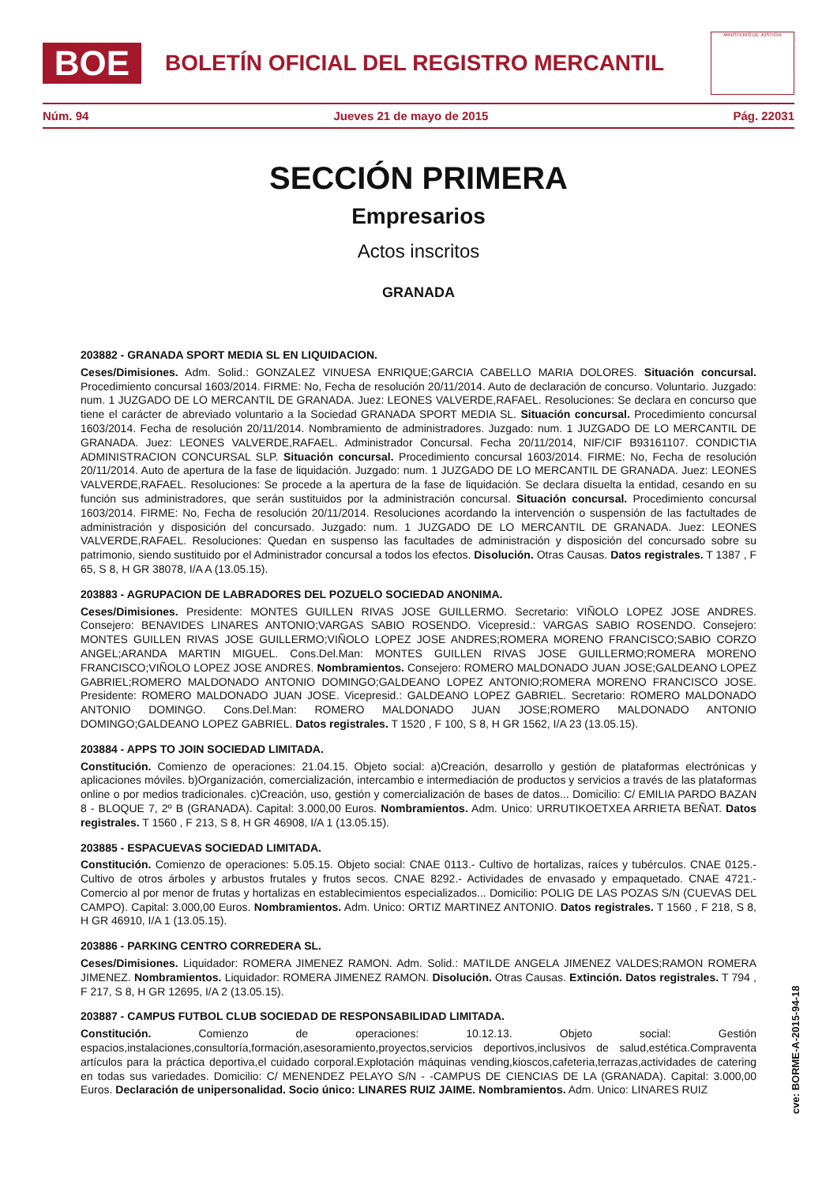BOE
BOLETÍN OFICIAL DEL REGISTRO MERCANTIL
MINISTERIO DE JUSTICIA
Núm. 94 Jueves 21 de mayo de 2015 Pág. 22031
SECCIÓN PRIMERA
Empresarios
Actos inscritos
GRANADA
203882 - GRANADA SPORT MEDIA SL EN LIQUIDACION.
Ceses/Dimisiones. Adm. Solid.: GONZALEZ VINUESA ENRIQUE;GARCIA CABELLO MARIA DOLORES. Situación concursal. Procedimiento concursal 1603/2014. FIRME: No, Fecha de resolución 20/11/2014. Auto de declaración de concurso. Voluntario. Juzgado: num. 1 JUZGADO DE LO MERCANTIL DE GRANADA. Juez: LEONES VALVERDE,RAFAEL. Resoluciones: Se declara en concurso que tiene el carácter de abreviado voluntario a la Sociedad GRANADA SPORT MEDIA SL. Situación concursal. Procedimiento concursal 1603/2014. Fecha de resolución 20/11/2014. Nombramiento de administradores. Juzgado: num. 1 JUZGADO DE LO MERCANTIL DE GRANADA. Juez: LEONES VALVERDE,RAFAEL. Administrador Concursal. Fecha 20/11/2014, NIF/CIF B93161107. CONDICTIA ADMINISTRACION CONCURSAL SLP. Situación concursal. Procedimiento concursal 1603/2014. FIRME: No, Fecha de resolución 20/11/2014. Auto de apertura de la fase de liquidación. Juzgado: num. 1 JUZGADO DE LO MERCANTIL DE GRANADA. Juez: LEONES VALVERDE,RAFAEL. Resoluciones: Se procede a la apertura de la fase de liquidación. Se declara disuelta la entidad, cesando en su función sus administradores, que serán sustituidos por la administración concursal. Situación concursal. Procedimiento concursal 1603/2014. FIRME: No, Fecha de resolución 20/11/2014. Resoluciones acordando la intervención o suspensión de las factultades de administración y disposición del concursado. Juzgado: num. 1 JUZGADO DE LO MERCANTIL DE GRANADA. Juez: LEONES VALVERDE,RAFAEL. Resoluciones: Quedan en suspenso las facultades de administración y disposición del concursado sobre su patrimonio, siendo sustituido por el Administrador concursal a todos los efectos. Disolución. Otras Causas. Datos registrales. T 1387 , F 65, S 8, H GR 38078, I/A A (13.05.15).
203883 - AGRUPACION DE LABRADORES DEL POZUELO SOCIEDAD ANONIMA.
Ceses/Dimisiones. Presidente: MONTES GUILLEN RIVAS JOSE GUILLERMO. Secretario: VIÑOLO LOPEZ JOSE ANDRES. Consejero: BENAVIDES LINARES ANTONIO;VARGAS SABIO ROSENDO. Vicepresid.: VARGAS SABIO ROSENDO. Consejero: MONTES GUILLEN RIVAS JOSE GUILLERMO;VIÑOLO LOPEZ JOSE ANDRES;ROMERA MORENO FRANCISCO;SABIO CORZO ANGEL;ARANDA MARTIN MIGUEL. Cons.Del.Man: MONTES GUILLEN RIVAS JOSE GUILLERMO;ROMERA MORENO FRANCISCO;VIÑOLO LOPEZ JOSE ANDRES. Nombramientos. Consejero: ROMERO MALDONADO JUAN JOSE;GALDEANO LOPEZ GABRIEL;ROMERO MALDONADO ANTONIO DOMINGO;GALDEANO LOPEZ ANTONIO;ROMERA MORENO FRANCISCO JOSE. Presidente: ROMERO MALDONADO JUAN JOSE. Vicepresid.: GALDEANO LOPEZ GABRIEL. Secretario: ROMERO MALDONADO ANTONIO DOMINGO. Cons.Del.Man: ROMERO MALDONADO JUAN JOSE;ROMERO MALDONADO ANTONIO DOMINGO;GALDEANO LOPEZ GABRIEL. Datos registrales. T 1520 , F 100, S 8, H GR 1562, I/A 23 (13.05.15).
203884 - APPS TO JOIN SOCIEDAD LIMITADA.
Constitución. Comienzo de operaciones: 21.04.15. Objeto social: a)Creación, desarrollo y gestión de plataformas electrónicas y aplicaciones móviles. b)Organización, comercialización, intercambio e intermediación de productos y servicios a través de las plataformas online o por medios tradicionales. c)Creación, uso, gestión y comercialización de bases de datos... Domicilio: C/ EMILIA PARDO BAZAN 8 - BLOQUE 7, 2º B (GRANADA). Capital: 3.000,00 Euros. Nombramientos. Adm. Unico: URRUTIKOETXEA ARRIETA BEÑAT. Datos registrales. T 1560 , F 213, S 8, H GR 46908, I/A 1 (13.05.15).
203885 - ESPACUEVAS SOCIEDAD LIMITADA.
Constitución. Comienzo de operaciones: 5.05.15. Objeto social: CNAE 0113.- Cultivo de hortalizas, raíces y tubérculos. CNAE 0125.- Cultivo de otros árboles y arbustos frutales y frutos secos. CNAE 8292.- Actividades de envasado y empaquetado. CNAE 4721.- Comercio al por menor de frutas y hortalizas en establecimientos especializados... Domicilio: POLIG DE LAS POZAS S/N (CUEVAS DEL CAMPO). Capital: 3.000,00 Euros. Nombramientos. Adm. Unico: ORTIZ MARTINEZ ANTONIO. Datos registrales. T 1560 , F 218, S 8, H GR 46910, I/A 1 (13.05.15).
203886 - PARKING CENTRO CORREDERA SL.
Ceses/Dimisiones. Liquidador: ROMERA JIMENEZ RAMON. Adm. Solid.: MATILDE ANGELA JIMENEZ VALDES;RAMON ROMERA JIMENEZ. Nombramientos. Liquidador: ROMERA JIMENEZ RAMON. Disolución. Otras Causas. Extinción. Datos registrales. T 794 , F 217, S 8, H GR 12695, I/A 2 (13.05.15).
203887 - CAMPUS FUTBOL CLUB SOCIEDAD DE RESPONSABILIDAD LIMITADA.
Constitución. Comienzo de operaciones: 10.12.13. Objeto social: Gestión espacios,instalaciones,consultoría,formación,asesoramiento,proyectos,servicios deportivos,inclusivos de salud,estética.Compraventa artículos para la práctica deportiva,el cuidado corporal.Explotación máquinas vending,kioscos,cafeteria,terrazas,actividades de catering en todas sus variedades. Domicilio: C/ MENENDEZ PELAYO S/N - -CAMPUS DE CIENCIAS DE LA (GRANADA). Capital: 3.000,00 Euros. Declaración de unipersonalidad. Socio único: LINARES RUIZ JAIME. Nombramientos. Adm. Unico: LINARES RUIZ
cve: BORME-A-2015-94-18